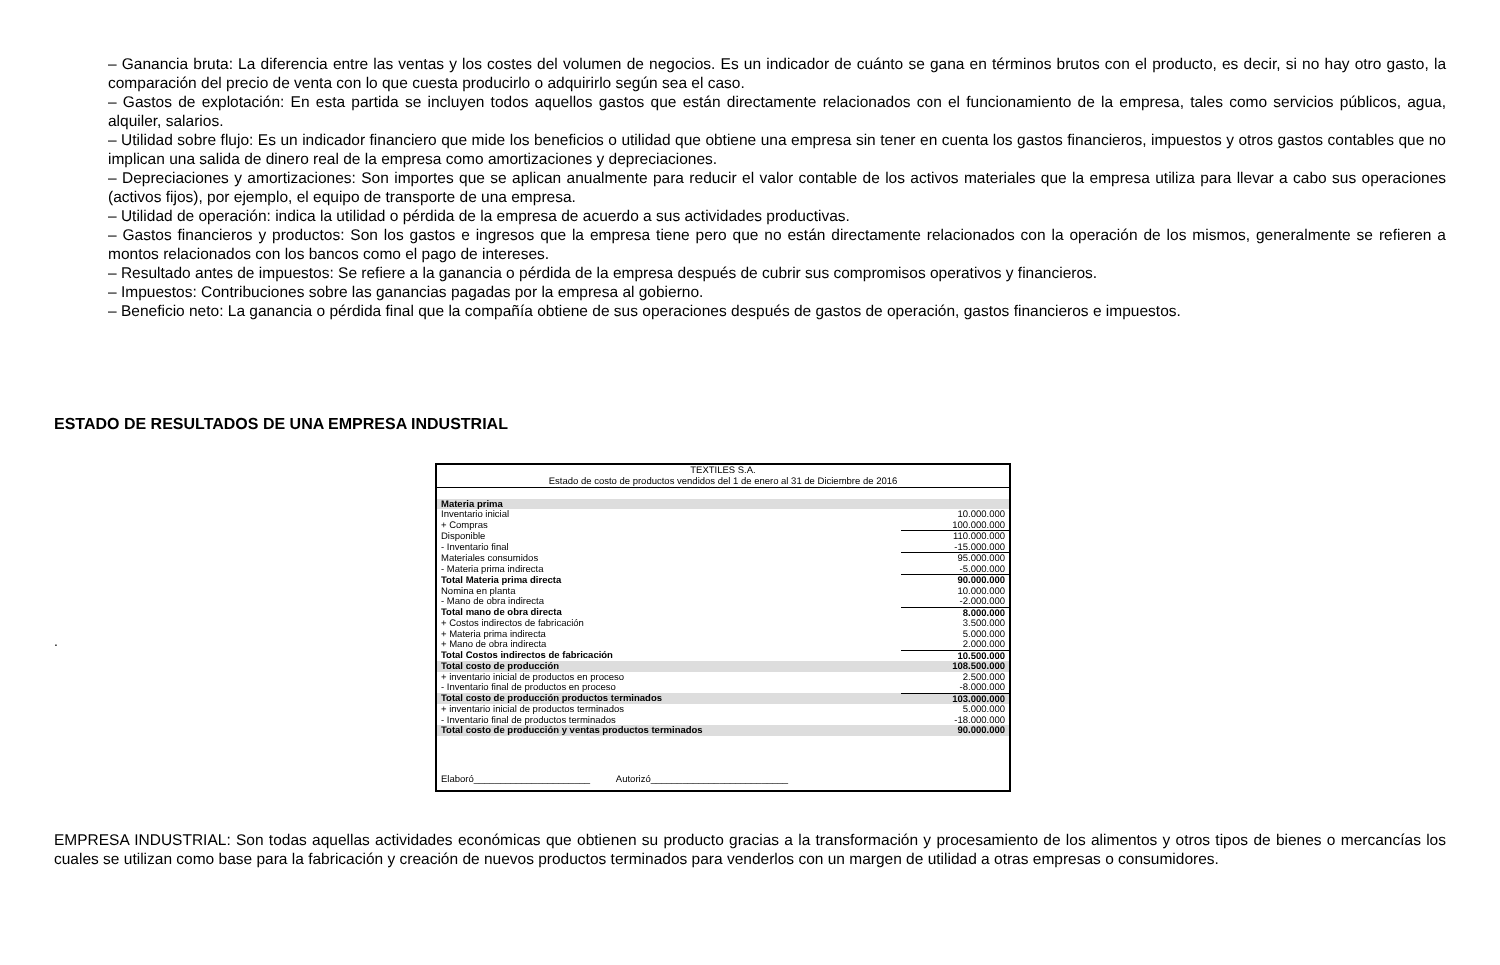– Ganancia bruta: La diferencia entre las ventas y los costes del volumen de negocios. Es un indicador de cuánto se gana en términos brutos con el producto, es decir, si no hay otro gasto, la comparación del precio de venta con lo que cuesta producirlo o adquirirlo según sea el caso.
– Gastos de explotación: En esta partida se incluyen todos aquellos gastos que están directamente relacionados con el funcionamiento de la empresa, tales como servicios públicos, agua, alquiler, salarios.
– Utilidad sobre flujo: Es un indicador financiero que mide los beneficios o utilidad que obtiene una empresa sin tener en cuenta los gastos financieros, impuestos y otros gastos contables que no implican una salida de dinero real de la empresa como amortizaciones y depreciaciones.
– Depreciaciones y amortizaciones: Son importes que se aplican anualmente para reducir el valor contable de los activos materiales que la empresa utiliza para llevar a cabo sus operaciones (activos fijos), por ejemplo, el equipo de transporte de una empresa.
– Utilidad de operación: indica la utilidad o pérdida de la empresa de acuerdo a sus actividades productivas.
– Gastos financieros y productos: Son los gastos e ingresos que la empresa tiene pero que no están directamente relacionados con la operación de los mismos, generalmente se refieren a montos relacionados con los bancos como el pago de intereses.
– Resultado antes de impuestos: Se refiere a la ganancia o pérdida de la empresa después de cubrir sus compromisos operativos y financieros.
– Impuestos: Contribuciones sobre las ganancias pagadas por la empresa al gobierno.
– Beneficio neto: La ganancia o pérdida final que la compañía obtiene de sus operaciones después de gastos de operación, gastos financieros e impuestos.
ESTADO DE RESULTADOS DE UNA EMPRESA INDUSTRIAL
.
TEXTILES S.A.
Estado de costo de productos vendidos del 1 de enero al 31 de Diciembre de 2016
| Materia prima | |
| Inventario inicial | 10.000.000 |
| + Compras | 100.000.000 |
| Disponible | 110.000.000 |
| - Inventario final | -15.000.000 |
| Materiales consumidos | 95.000.000 |
| - Materia prima indirecta | -5.000.000 |
| Total Materia prima directa | 90.000.000 |
| Nomina en planta | 10.000.000 |
| - Mano de obra indirecta | -2.000.000 |
| Total mano de obra directa | 8.000.000 |
| + Costos indirectos de fabricación | 3.500.000 |
| + Materia prima indirecta | 5.000.000 |
| + Mano de obra indirecta | 2.000.000 |
| Total Costos indirectos de fabricación | 10.500.000 |
| Total costo de producción | 108.500.000 |
| + inventario inicial de productos en proceso | 2.500.000 |
| - Inventario final de productos en proceso | -8.000.000 |
| Total costo de producción productos terminados | 103.000.000 |
| + inventario inicial de productos terminados | 5.000.000 |
| - Inventario final de productos terminados | -18.000.000 |
| Total costo de producción y ventas productos terminados | 90.000.000 |
Elaboró______________________ Autorizó__________________________
EMPRESA INDUSTRIAL: Son todas aquellas actividades económicas que obtienen su producto gracias a la transformación y procesamiento de los alimentos y otros tipos de bienes o mercancías los cuales se utilizan como base para la fabricación y creación de nuevos productos terminados para venderlos con un margen de utilidad a otras empresas o consumidores.